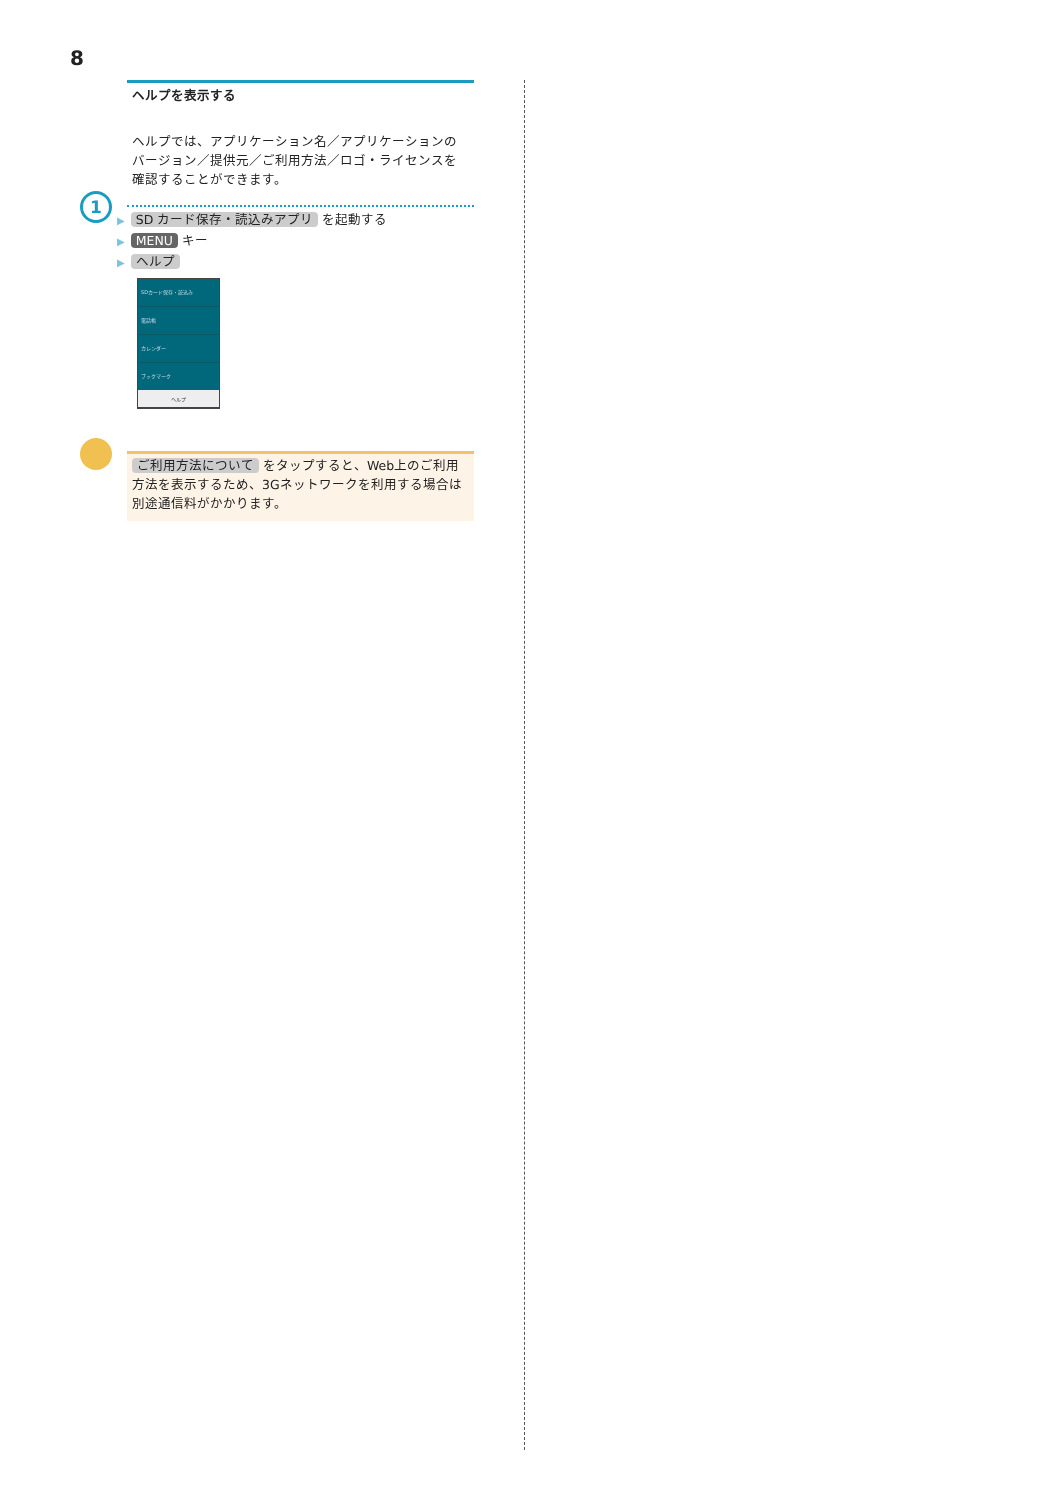8
ヘルプを表示する
ヘルプでは、アプリケーション名／アプリケーションのバージョン／提供元／ご利用方法／ロゴ・ライセンスを確認することができます。
1
▶ SD カード保存・読込みアプリ を起動する
▶ MENU キー
▶ ヘルプ
SDカード保存・読込み
電話帳
カレンダー
ブックマーク
ヘルプ
ご利用方法について をタップすると、Web上のご利用方法を表示するため、3Gネットワークを利用する場合は別途通信料がかかります。